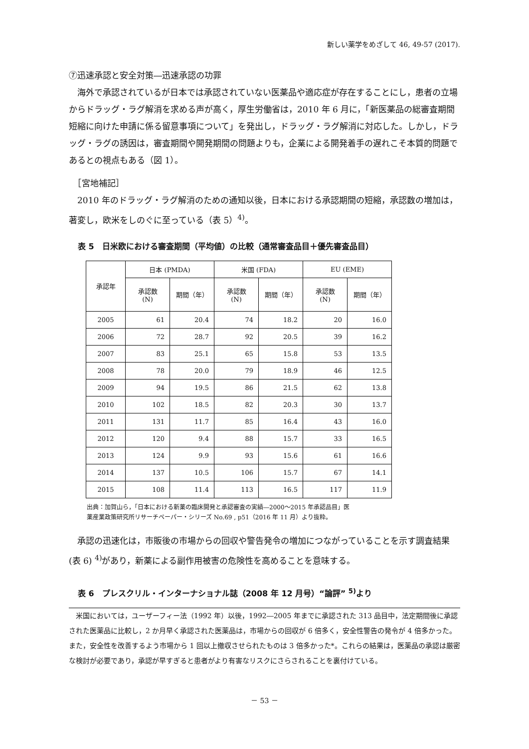新しい薬学をめざして 46, 49-57 (2017).
⑦迅速承認と安全対策―迅速承認の功罪
　海外で承認されているが日本では承認されていない医薬品や適応症が存在することにし，患者の立場からドラッグ・ラグ解消を求める声が高く，厚生労働省は，2010 年 6 月に，「新医薬品の総審査期間短縮に向けた申請に係る留意事項について」を発出し，ドラッグ・ラグ解消に対応した。しかし，ドラッグ・ラグの誘因は，審査期間や開発期間の問題よりも，企業による開発着手の遅れこそ本質的問題であるとの視点もある（図 1）。
　［宮地補記］
　2010 年のドラッグ・ラグ解消のための通知以後，日本における承認期間の短縮，承認数の増加は，著変し，欧米をしのぐに至っている（表 5）<sup>4)</sup>。
表 5　日米欧における審査期間（平均値）の比較（通常審査品目＋優先審査品目）
| 承認年 | 日本 (PMDA) | | 米国 (FDA) | | EU (EME) | |
| --- | --- | --- | --- | --- | --- | --- |
| | 承認数 (N) | 期間（年） | 承認数 (N) | 期間（年） | 承認数 (N) | 期間（年） |
| 2005 | 61 | 20.4 | 74 | 18.2 | 20 | 16.0 |
| 2006 | 72 | 28.7 | 92 | 20.5 | 39 | 16.2 |
| 2007 | 83 | 25.1 | 65 | 15.8 | 53 | 13.5 |
| 2008 | 78 | 20.0 | 79 | 18.9 | 46 | 12.5 |
| 2009 | 94 | 19.5 | 86 | 21.5 | 62 | 13.8 |
| 2010 | 102 | 18.5 | 82 | 20.3 | 30 | 13.7 |
| 2011 | 131 | 11.7 | 85 | 16.4 | 43 | 16.0 |
| 2012 | 120 | 9.4 | 88 | 15.7 | 33 | 16.5 |
| 2013 | 124 | 9.9 | 93 | 15.6 | 61 | 16.6 |
| 2014 | 137 | 10.5 | 106 | 15.7 | 67 | 14.1 |
| 2015 | 108 | 11.4 | 113 | 16.5 | 117 | 11.9 |
出典：加賀山ら，「日本における新薬の臨床開発と承認審査の実績―2000～2015 年承認品目」医
薬産業政策研究所リサーチペーパー・シリーズ No.69 , p51（2016 年 11 月）より抜粋。
　承認の迅速化は，市販後の市場からの回収や警告発令の増加につながっていることを示す調査結果(表 6) <sup>4)</sup>があり，新薬による副作用被害の危険性を高めることを意味する。
表 6　プレスクリル・インターナショナル誌（2008 年 12 月号）“論評” <sup>5)</sup>より
　米国においては，ユーザーフィー法（1992 年）以後，1992―2005 年までに承認された 313 品目中，法定期間後に承認された医薬品に比較し，2 か月早く承認された医薬品は，市場からの回収が 6 倍多く，安全性警告の発令が 4 倍多かった。また，安全性を改善するよう市場から 1 回以上撤収させられたものは 3 倍多かった*。これらの結果は，医薬品の承認は厳密な検討が必要であり，承認が早すぎると患者がより有害なリスクにさらされることを裏付けている。
－ 53 －